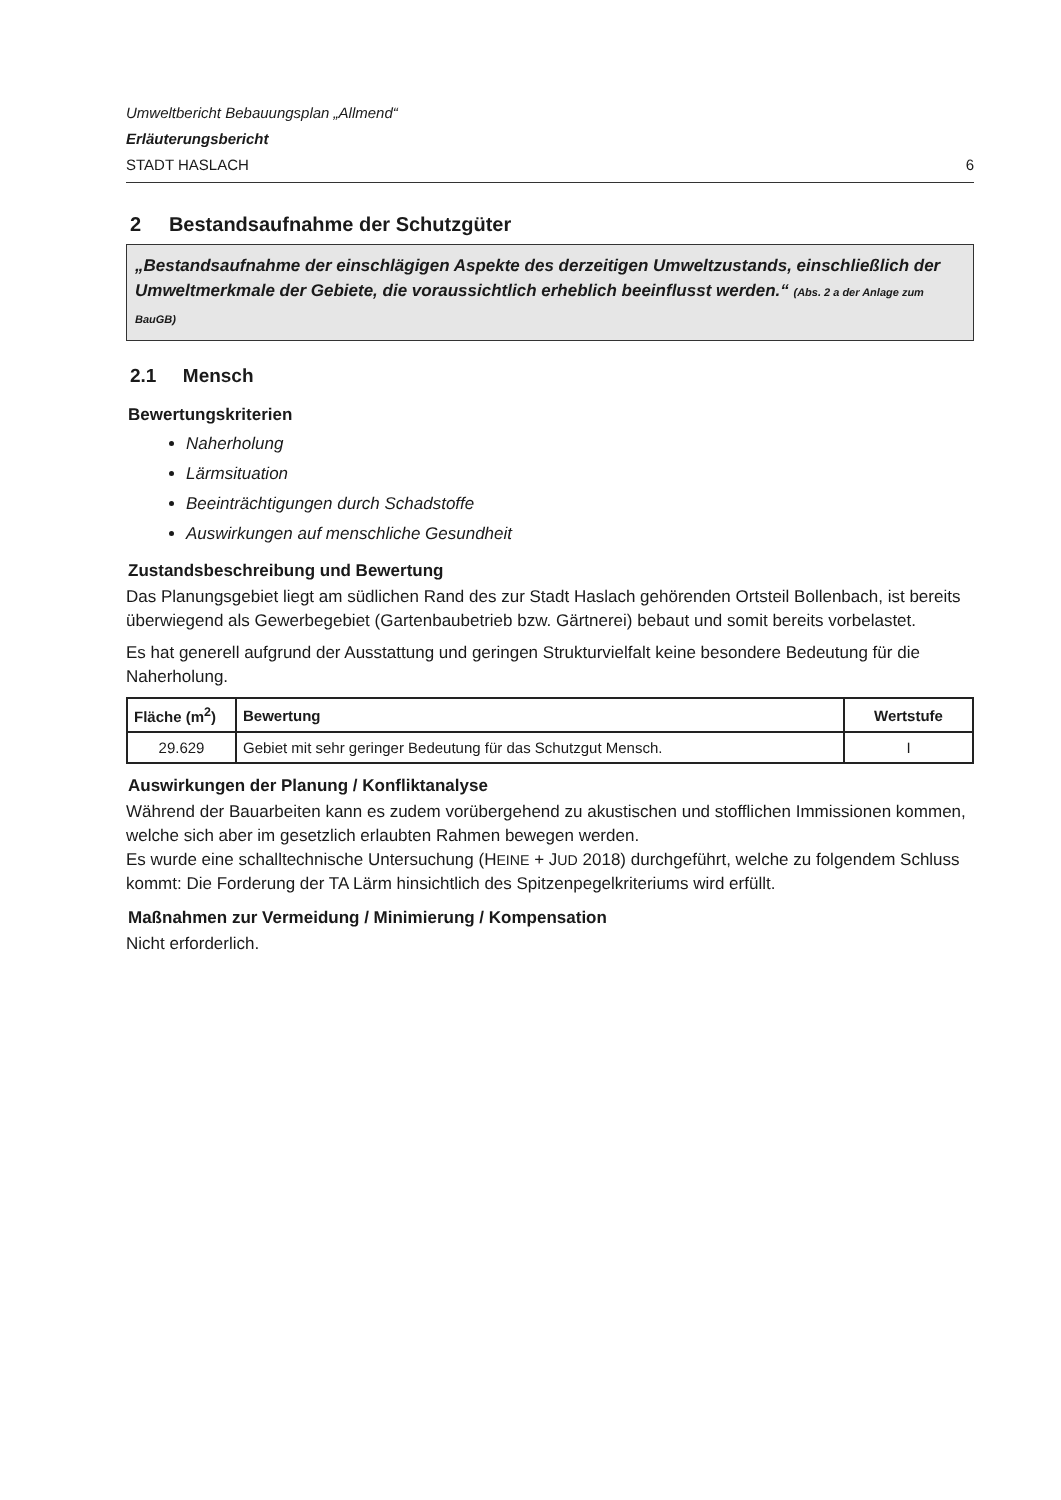Umweltbericht Bebauungsplan „Allmend“
Erläuterungsbericht
STADT HASLACH 6
2 Bestandsaufnahme der Schutzgüter
„Bestandsaufnahme der einschlägigen Aspekte des derzeitigen Umweltzustands, einschließlich der Umweltmerkmale der Gebiete, die voraussichtlich erheblich beeinflusst werden.“ (Abs. 2 a der Anlage zum BauGB)
2.1 Mensch
Bewertungskriterien
Naherholung
Lärmsituation
Beeinträchtigungen durch Schadstoffe
Auswirkungen auf menschliche Gesundheit
Zustandsbeschreibung und Bewertung
Das Planungsgebiet liegt am südlichen Rand des zur Stadt Haslach gehörenden Ortsteil Bollenbach, ist bereits überwiegend als Gewerbegebiet (Gartenbaubetrieb bzw. Gärtnerei) bebaut und somit bereits vorbelastet.
Es hat generell aufgrund der Ausstattung und geringen Strukturvielfalt keine besondere Bedeutung für die Naherholung.
| Fläche (m<sup>2</sup>) | Bewertung | Wertstufe |
| --- | --- | --- |
| 29.629 | Gebiet mit sehr geringer Bedeutung für das Schutzgut Mensch. | I |
Auswirkungen der Planung / Konfliktanalyse
Während der Bauarbeiten kann es zudem vorübergehend zu akustischen und stofflichen Immissionen kommen, welche sich aber im gesetzlich erlaubten Rahmen bewegen werden.
Es wurde eine schalltechnische Untersuchung (HEINE + JUD 2018) durchgeführt, welche zu folgendem Schluss kommt: Die Forderung der TA Lärm hinsichtlich des Spitzenpegelkriteriums wird erfüllt.
Maßnahmen zur Vermeidung / Minimierung / Kompensation
Nicht erforderlich.